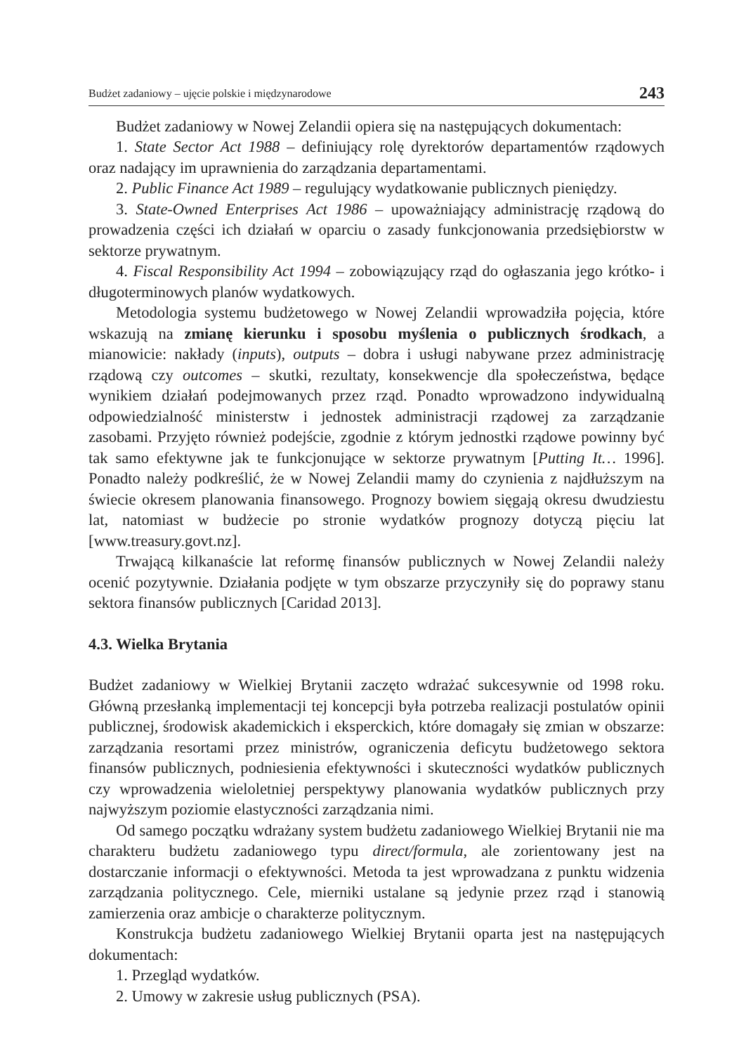Budżet zadaniowy – ujęcie polskie i międzynarodowe 243
Budżet zadaniowy w Nowej Zelandii opiera się na następujących dokumentach:
1. State Sector Act 1988 – definiujący rolę dyrektorów departamentów rządowych oraz nadający im uprawnienia do zarządzania departamentami.
2. Public Finance Act 1989 – regulujący wydatkowanie publicznych pieniędzy.
3. State-Owned Enterprises Act 1986 – upoważniający administrację rządową do prowadzenia części ich działań w oparciu o zasady funkcjonowania przedsiębiorstw w sektorze prywatnym.
4. Fiscal Responsibility Act 1994 – zobowiązujący rząd do ogłaszania jego krótko- i długoterminowych planów wydatkowych.
Metodologia systemu budżetowego w Nowej Zelandii wprowadziła pojęcia, które wskazują na zmianę kierunku i sposobu myślenia o publicznych środkach, a mianowicie: nakłady (inputs), outputs – dobra i usługi nabywane przez administrację rządową czy outcomes – skutki, rezultaty, konsekwencje dla społeczeństwa, będące wynikiem działań podejmowanych przez rząd. Ponadto wprowadzono indywidualną odpowiedzialność ministerstw i jednostek administracji rządowej za zarządzanie zasobami. Przyjęto również podejście, zgodnie z którym jednostki rządowe powinny być tak samo efektywne jak te funkcjonujące w sektorze prywatnym [Putting It… 1996]. Ponadto należy podkreślić, że w Nowej Zelandii mamy do czynienia z najdłuższym na świecie okresem planowania finansowego. Prognozy bowiem sięgają okresu dwudziestu lat, natomiast w budżecie po stronie wydatków prognozy dotyczą pięciu lat [www.treasury.govt.nz].
Trwającą kilkanaście lat reformę finansów publicznych w Nowej Zelandii należy ocenić pozytywnie. Działania podjęte w tym obszarze przyczyniły się do poprawy stanu sektora finansów publicznych [Caridad 2013].
4.3. Wielka Brytania
Budżet zadaniowy w Wielkiej Brytanii zaczęto wdrażać sukcesywnie od 1998 roku. Główną przesłanką implementacji tej koncepcji była potrzeba realizacji postulatów opinii publicznej, środowisk akademickich i eksperckich, które domagały się zmian w obszarze: zarządzania resortami przez ministrów, ograniczenia deficytu budżetowego sektora finansów publicznych, podniesienia efektywności i skuteczności wydatków publicznych czy wprowadzenia wieloletniej perspektywy planowania wydatków publicznych przy najwyższym poziomie elastyczności zarządzania nimi.
Od samego początku wdrażany system budżetu zadaniowego Wielkiej Brytanii nie ma charakteru budżetu zadaniowego typu direct/formula, ale zorientowany jest na dostarczanie informacji o efektywności. Metoda ta jest wprowadzana z punktu widzenia zarządzania politycznego. Cele, mierniki ustalane są jedynie przez rząd i stanowią zamierzenia oraz ambicje o charakterze politycznym.
Konstrukcja budżetu zadaniowego Wielkiej Brytanii oparta jest na następujących dokumentach:
1. Przegląd wydatków.
2. Umowy w zakresie usług publicznych (PSA).